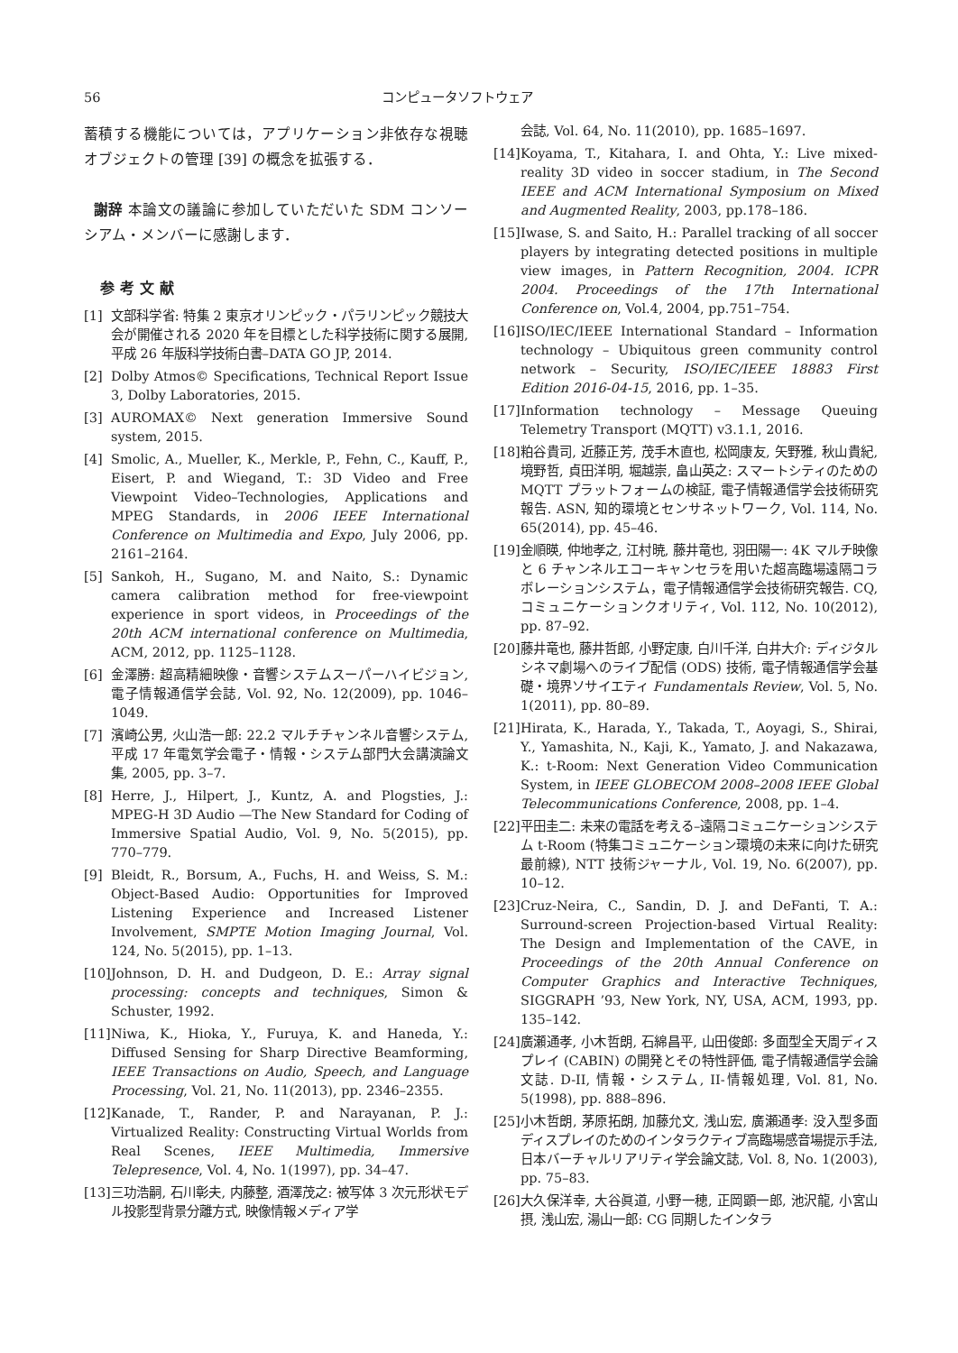56 コンピュータソフトウェア
蓄積する機能については，アプリケーション非依存な視聴オブジェクトの管理 [39] の概念を拡張する．
謝辞 本論文の議論に参加していただいた SDM コンソーシアム・メンバーに感謝します．
参考文献
[1] 文部科学省: 特集 2 東京オリンピック・パラリンピック競技大会が開催される 2020 年を目標とした科学技術に関する展開, 平成 26 年版科学技術白書–DATA GO JP, 2014.
[2] Dolby Atmos© Specifications, Technical Report Issue 3, Dolby Laboratories, 2015.
[3] AUROMAX© Next generation Immersive Sound system, 2015.
[4] Smolic, A., Mueller, K., Merkle, P., Fehn, C., Kauff, P., Eisert, P. and Wiegand, T.: 3D Video and Free Viewpoint Video–Technologies, Applications and MPEG Standards, in 2006 IEEE International Conference on Multimedia and Expo, July 2006, pp. 2161–2164.
[5] Sankoh, H., Sugano, M. and Naito, S.: Dynamic camera calibration method for free-viewpoint experience in sport videos, in Proceedings of the 20th ACM international conference on Multimedia, ACM, 2012, pp. 1125–1128.
[6] 金澤勝: 超高精細映像・音響システムスーパーハイビジョン, 電子情報通信学会誌, Vol. 92, No. 12(2009), pp. 1046–1049.
[7] 濱崎公男, 火山浩一郎: 22.2 マルチチャンネル音響システム, 平成 17 年電気学会電子・情報・システム部門大会講演論文集, 2005, pp. 3–7.
[8] Herre, J., Hilpert, J., Kuntz, A. and Plogsties, J.: MPEG-H 3D Audio —The New Standard for Coding of Immersive Spatial Audio, Vol. 9, No. 5(2015), pp. 770–779.
[9] Bleidt, R., Borsum, A., Fuchs, H. and Weiss, S. M.: Object-Based Audio: Opportunities for Improved Listening Experience and Increased Listener Involvement, SMPTE Motion Imaging Journal, Vol. 124, No. 5(2015), pp. 1–13.
[10] Johnson, D. H. and Dudgeon, D. E.: Array signal processing: concepts and techniques, Simon & Schuster, 1992.
[11] Niwa, K., Hioka, Y., Furuya, K. and Haneda, Y.: Diffused Sensing for Sharp Directive Beamforming, IEEE Transactions on Audio, Speech, and Language Processing, Vol. 21, No. 11(2013), pp. 2346–2355.
[12] Kanade, T., Rander, P. and Narayanan, P. J.: Virtualized Reality: Constructing Virtual Worlds from Real Scenes, IEEE Multimedia, Immersive Telepresence, Vol. 4, No. 1(1997), pp. 34–47.
[13] 三功浩嗣, 石川彰夫, 内藤整, 酒澤茂之: 被写体 3 次元形状モデル投影型背景分離方式, 映像情報メディア学
会誌, Vol. 64, No. 11(2010), pp. 1685–1697.
[14] Koyama, T., Kitahara, I. and Ohta, Y.: Live mixed-reality 3D video in soccer stadium, in The Second IEEE and ACM International Symposium on Mixed and Augmented Reality, 2003, pp.178–186.
[15] Iwase, S. and Saito, H.: Parallel tracking of all soccer players by integrating detected positions in multiple view images, in Pattern Recognition, 2004. ICPR 2004. Proceedings of the 17th International Conference on, Vol.4, 2004, pp.751–754.
[16] ISO/IEC/IEEE International Standard – Information technology – Ubiquitous green community control network – Security, ISO/IEC/IEEE 18883 First Edition 2016-04-15, 2016, pp. 1–35.
[17] Information technology – Message Queuing Telemetry Transport (MQTT) v3.1.1, 2016.
[18] 粕谷貴司, 近藤正芳, 茂手木直也, 松岡康友, 矢野雅, 秋山貴紀, 境野哲, 貞田洋明, 堀越崇, 畠山英之: スマートシティのための MQTT プラットフォームの検証, 電子情報通信学会技術研究報告. ASN, 知的環境とセンサネットワーク, Vol. 114, No. 65(2014), pp. 45–46.
[19] 金順暎, 仲地孝之, 江村暁, 藤井竜也, 羽田陽一: 4K マルチ映像と 6 チャンネルエコーキャンセラを用いた超高臨場遠隔コラボレーションシステム，電子情報通信学会技術研究報告. CQ, コミュニケーションクオリティ, Vol. 112, No. 10(2012), pp. 87–92.
[20] 藤井竜也, 藤井哲郎, 小野定康, 白川千洋, 白井大介: ディジタルシネマ劇場へのライブ配信 (ODS) 技術, 電子情報通信学会基礎・境界ソサイエティ Fundamentals Review, Vol. 5, No. 1(2011), pp. 80–89.
[21] Hirata, K., Harada, Y., Takada, T., Aoyagi, S., Shirai, Y., Yamashita, N., Kaji, K., Yamato, J. and Nakazawa, K.: t-Room: Next Generation Video Communication System, in IEEE GLOBECOM 2008–2008 IEEE Global Telecommunications Conference, 2008, pp. 1–4.
[22] 平田圭二: 未来の電話を考える–遠隔コミュニケーションシステム t-Room (特集コミュニケーション環境の未来に向けた研究最前線), NTT 技術ジャーナル, Vol. 19, No. 6(2007), pp. 10–12.
[23] Cruz-Neira, C., Sandin, D. J. and DeFanti, T. A.: Surround-screen Projection-based Virtual Reality: The Design and Implementation of the CAVE, in Proceedings of the 20th Annual Conference on Computer Graphics and Interactive Techniques, SIGGRAPH ’93, New York, NY, USA, ACM, 1993, pp. 135–142.
[24] 廣瀬通孝, 小木哲朗, 石綿昌平, 山田俊郎: 多面型全天周ディスプレイ (CABIN) の開発とその特性評価, 電子情報通信学会論文誌. D-II, 情報・システム, II-情報処理, Vol. 81, No. 5(1998), pp. 888–896.
[25] 小木哲朗, 茅原拓朗, 加藤允文, 浅山宏, 廣瀬通孝: 没入型多面ディスプレイのためのインタラクティブ高臨場感音場提示手法, 日本バーチャルリアリティ学会論文誌, Vol. 8, No. 1(2003), pp. 75–83.
[26] 大久保洋幸, 大谷眞道, 小野一穂, 正岡顕一郎, 池沢龍, 小宮山摂, 浅山宏, 湯山一郎: CG 同期したインタラ